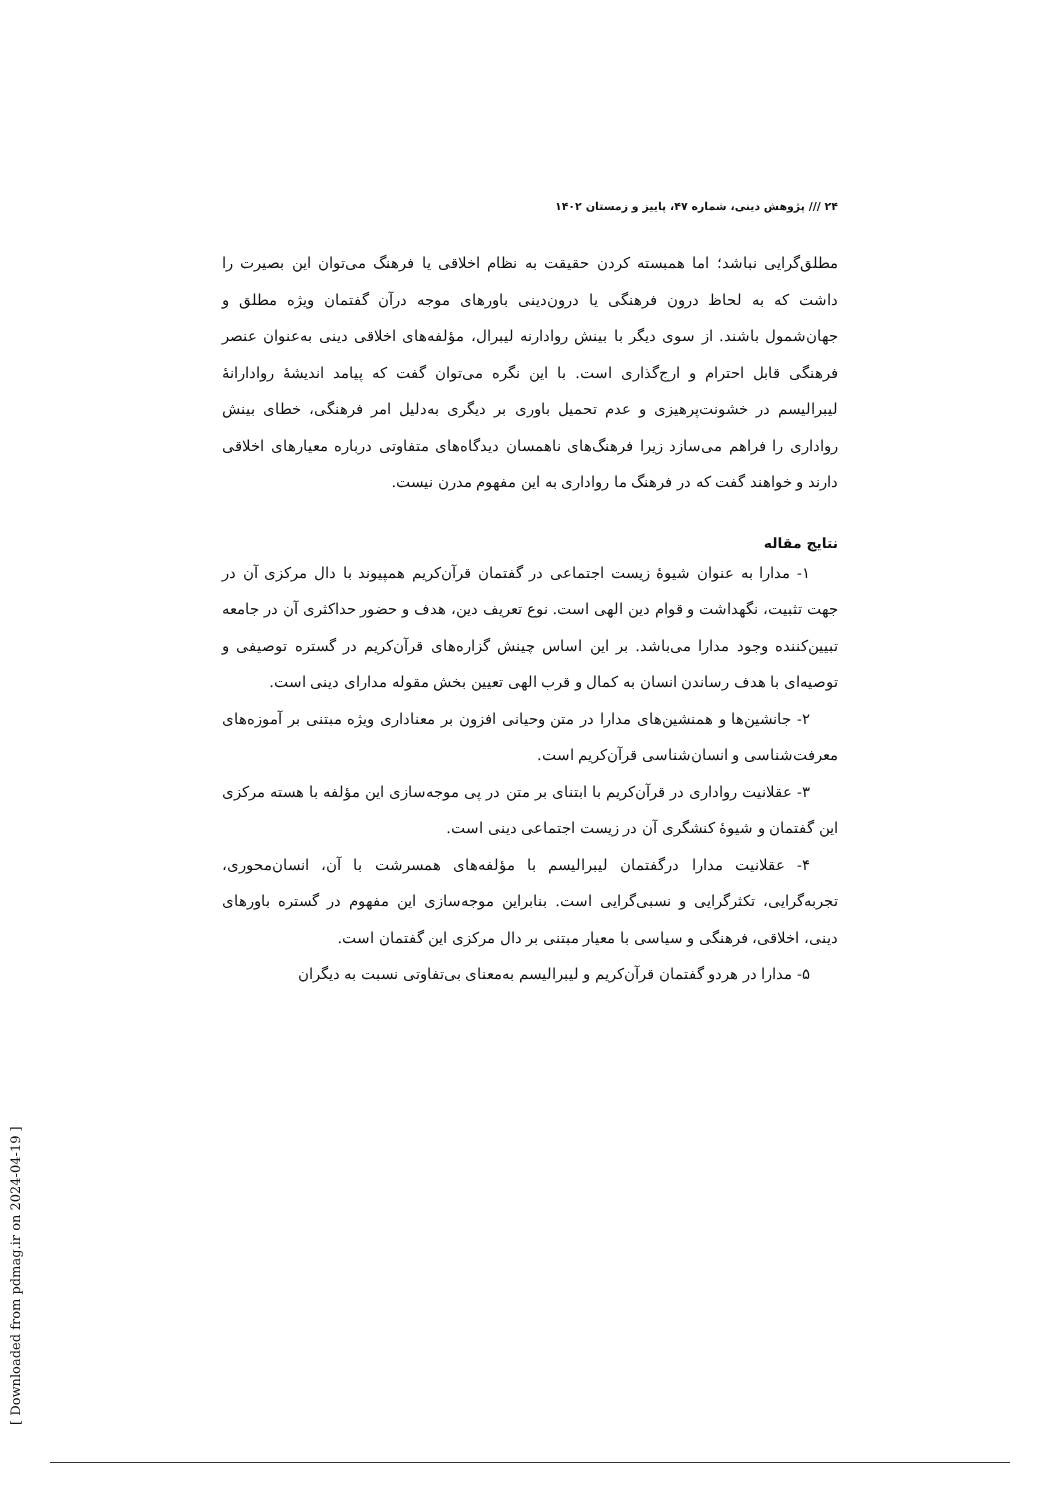۲۴ /// پژوهش دینی، شماره ۴۷، پاییز و زمستان ۱۴۰۲
مطلق‌گرایی نباشد؛ اما همبسته کردن حقیقت به نظام اخلاقی یا فرهنگ می‌توان این بصیرت را داشت که به لحاظ درون فرهنگی یا درون‌دینی باورهای موجه درآن گفتمان ویژه مطلق و جهان‌شمول باشند. از سوی دیگر با بینش روادارنه لیبرال، مؤلفه‌های اخلاقی دینی به‌عنوان عنصر فرهنگی قابل احترام و ارج‌گذاری است. با این نگره می‌توان گفت که پیامد اندیشهٔ روادارانهٔ لیبرالیسم در خشونت‌پرهیزی و عدم تحمیل باوری بر دیگری به‌دلیل امر فرهنگی، خطای بینش رواداری را فراهم می‌سازد زیرا فرهنگ‌های ناهمسان دیدگاه‌های متفاوتی درباره معیارهای اخلاقی دارند و خواهند گفت که در فرهنگ ما رواداری به این مفهوم مدرن نیست.
نتایج مقاله
۱- مدارا به عنوان شیوهٔ زیست اجتماعی در گفتمان قرآن‌کریم همپیوند با دال مرکزی آن در جهت تثبیت، نگهداشت و قوام دین الهی است. نوع تعریف دین، هدف و حضور حداکثری آن در جامعه تبیین‌کننده وجود مدارا می‌باشد. بر این اساس چینش گزاره‌های قرآن‌کریم در گستره توصیفی و توصیه‌ای با هدف رساندن انسان به کمال و قرب الهی تعیین بخش مقوله مدارای دینی است.
۲- جانشین‌ها و همنشین‌های مدارا در متن وحیانی افزون بر معناداری ویژه مبتنی بر آموزه‌های معرفت‌شناسی و انسان‌شناسی قرآن‌کریم است.
۳- عقلانیت رواداری در قرآن‌کریم با ابتنای بر متن در پی موجه‌سازی این مؤلفه با هسته مرکزی این گفتمان و شیوهٔ کنشگری آن در زیست اجتماعی دینی است.
۴- عقلانیت مدارا درگفتمان لیبرالیسم با مؤلفه‌های همسرشت با آن، انسان‌محوری، تجربه‌گرایی، تکثرگرایی و نسبی‌گرایی است. بنابراین موجه‌سازی این مفهوم در گستره باورهای دینی، اخلاقی، فرهنگی و سیاسی با معیار مبتنی بر دال مرکزی این گفتمان است.
۵- مدارا در هردو گفتمان قرآن‌کریم و لیبرالیسم به‌معنای بی‌تفاوتی نسبت به دیگران
[ Downloaded from pdmag.ir on 2024-04-19 ]